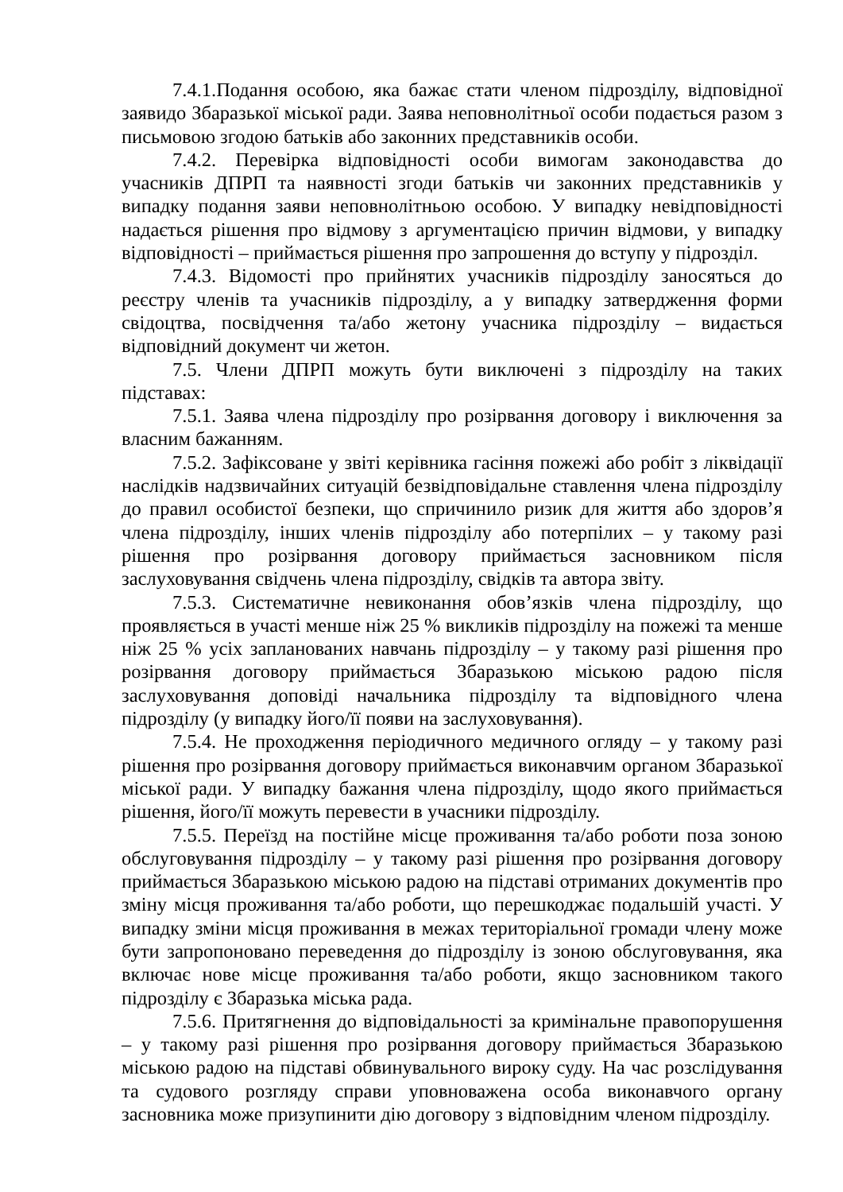7.4.1.Подання особою, яка бажає стати членом підрозділу, відповідної заявидо Збаразької міської ради. Заява неповнолітньої особи подається разом з письмовою згодою батьків або законних представників особи.
7.4.2. Перевірка відповідності особи вимогам законодавства до учасників ДПРП та наявності згоди батьків чи законних представників у випадку подання заяви неповнолітньою особою. У випадку невідповідності надається рішення про відмову з аргументацією причин відмови, у випадку відповідності – приймається рішення про запрошення до вступу у підрозділ.
7.4.3. Відомості про прийнятих учасників підрозділу заносяться до реєстру членів та учасників підрозділу, а у випадку затвердження форми свідоцтва, посвідчення та/або жетону учасника підрозділу – видається відповідний документ чи жетон.
7.5. Члени ДПРП можуть бути виключені з підрозділу на таких підставах:
7.5.1. Заява члена підрозділу про розірвання договору і виключення за власним бажанням.
7.5.2. Зафіксоване у звіті керівника гасіння пожежі або робіт з ліквідації наслідків надзвичайних ситуацій безвідповідальне ставлення члена підрозділу до правил особистої безпеки, що спричинило ризик для життя або здоров’я члена підрозділу, інших членів підрозділу або потерпілих – у такому разі рішення про розірвання договору приймається засновником після заслуховування свідчень члена підрозділу, свідків та автора звіту.
7.5.3. Систематичне невиконання обов’язків члена підрозділу, що проявляється в участі менше ніж 25 % викликів підрозділу на пожежі та менше ніж 25 % усіх запланованих навчань підрозділу – у такому разі рішення про розірвання договору приймається Збаразькою міською радою після заслуховування доповіді начальника підрозділу та відповідного члена підрозділу (у випадку його/її появи на заслуховування).
7.5.4. Не проходження періодичного медичного огляду – у такому разі рішення про розірвання договору приймається виконавчим органом Збаразької міської ради. У випадку бажання члена підрозділу, щодо якого приймається рішення, його/її можуть перевести в учасники підрозділу.
7.5.5. Переїзд на постійне місце проживання та/або роботи поза зоною обслуговування підрозділу – у такому разі рішення про розірвання договору приймається Збаразькою міською радою на підставі отриманих документів про зміну місця проживання та/або роботи, що перешкоджає подальшій участі. У випадку зміни місця проживання в межах територіальної громади члену може бути запропоновано переведення до підрозділу із зоною обслуговування, яка включає нове місце проживання та/або роботи, якщо засновником такого підрозділу є Збаразька міська рада.
7.5.6. Притягнення до відповідальності за кримінальне правопорушення – у такому разі рішення про розірвання договору приймається Збаразькою міською радою на підставі обвинувального вироку суду. На час розслідування та судового розгляду справи уповноважена особа виконавчого органу засновника може призупинити дію договору з відповідним членом підрозділу.